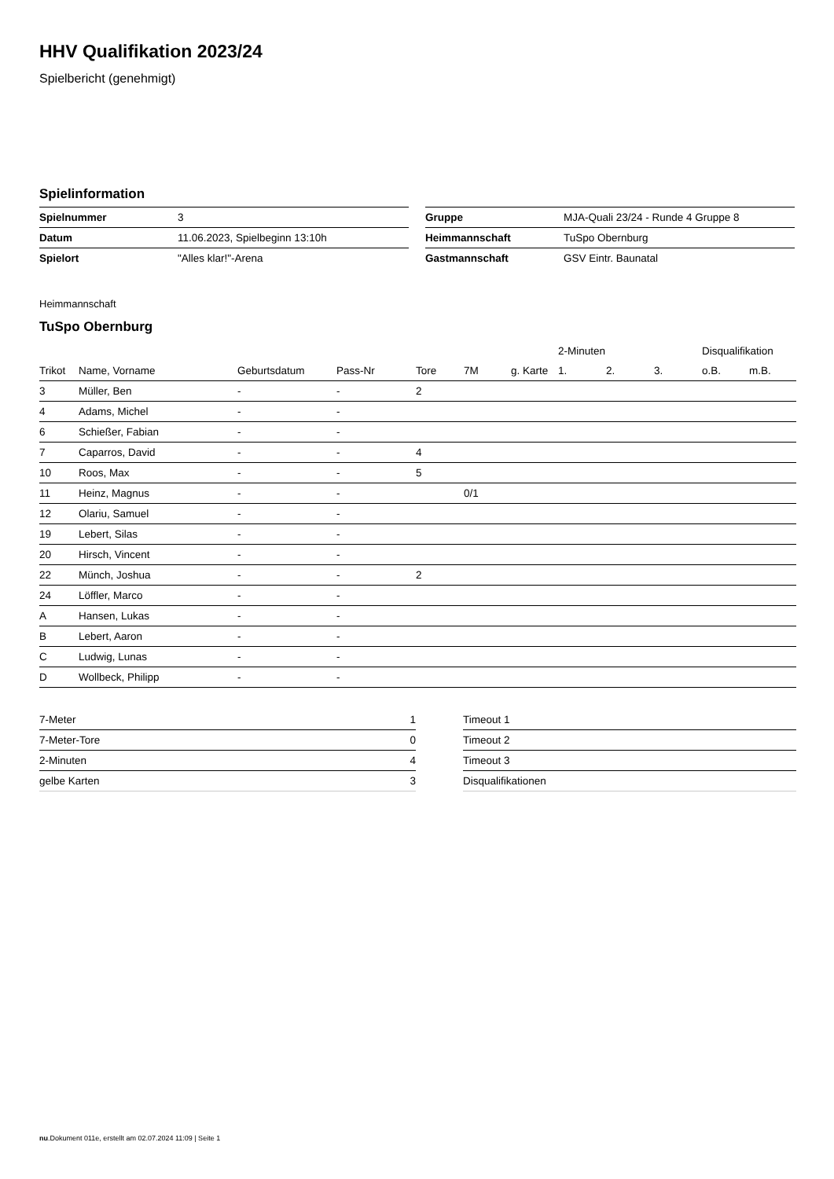HHV Qualifikation 2023/24
Spielbericht (genehmigt)
Spielinformation
| Spielnummer | 3 |
| Datum | 11.06.2023, Spielbeginn 13:10h |
| Spielort | "Alles klar!"-Arena |
| Gruppe | MJA-Quali 23/24 - Runde 4 Gruppe 8 |
| Heimmannschaft | TuSpo Obernburg |
| Gastmannschaft | GSV Eintr. Baunatal |
Heimmannschaft
TuSpo Obernburg
| | | | | | | | 2-Minuten | | | Disqualifikation | |
| --- | --- | --- | --- | --- | --- | --- | --- | --- | --- | --- | --- |
| Trikot | Name, Vorname | Geburtsdatum | Pass-Nr | Tore | 7M | g. Karte | 1. | 2. | 3. | o.B. | m.B. |
| 3 | Müller, Ben | - | - | 2 | | | | | | | |
| 4 | Adams, Michel | - | - | | | | | | | | |
| 6 | Schießer, Fabian | - | - | | | | | | | | |
| 7 | Caparros, David | - | - | 4 | | | | | | | |
| 10 | Roos, Max | - | - | 5 | | | | | | | |
| 11 | Heinz, Magnus | - | - | | 0/1 | | | | | | |
| 12 | Olariu, Samuel | - | - | | | | | | | | |
| 19 | Lebert, Silas | - | - | | | | | | | | |
| 20 | Hirsch, Vincent | - | - | | | | | | | | |
| 22 | Münch, Joshua | - | - | 2 | | | | | | | |
| 24 | Löffler, Marco | - | - | | | | | | | | |
| A | Hansen, Lukas | - | - | | | | | | | | |
| B | Lebert, Aaron | - | - | | | | | | | | |
| C | Ludwig, Lunas | - | - | | | | | | | | |
| D | Wollbeck, Philipp | - | - | | | | | | | | |
| 7-Meter | 1 |
| 7-Meter-Tore | 0 |
| 2-Minuten | 4 |
| gelbe Karten | 3 |
| Timeout 1 |
| Timeout 2 |
| Timeout 3 |
| Disqualifikationen |
nu.Dokument 011e, erstellt am 02.07.2024 11:09 | Seite 1